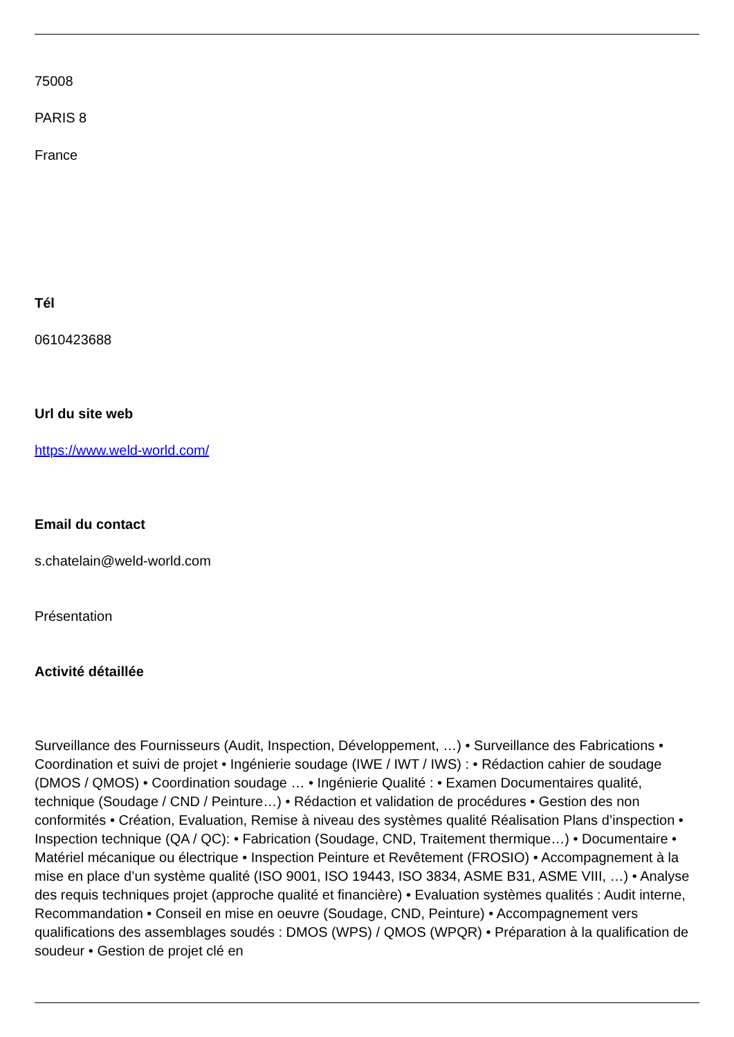75008
PARIS 8
France
Tél
0610423688
Url du site web
https://www.weld-world.com/
Email du contact
s.chatelain@weld-world.com
Présentation
Activité détaillée
Surveillance des Fournisseurs (Audit, Inspection, Développement, …) • Surveillance des Fabrications • Coordination et suivi de projet • Ingénierie soudage (IWE / IWT / IWS) : • Rédaction cahier de soudage (DMOS / QMOS) • Coordination soudage … • Ingénierie Qualité : • Examen Documentaires qualité, technique (Soudage / CND / Peinture…) • Rédaction et validation de procédures • Gestion des non conformités • Création, Evaluation, Remise à niveau des systèmes qualité Réalisation Plans d’inspection • Inspection technique (QA / QC): • Fabrication (Soudage, CND, Traitement thermique…) • Documentaire • Matériel mécanique ou électrique • Inspection Peinture et Revêtement (FROSIO) • Accompagnement à la mise en place d’un système qualité (ISO 9001, ISO 19443, ISO 3834, ASME B31, ASME VIII, …) • Analyse des requis techniques projet (approche qualité et financière) • Evaluation systèmes qualités : Audit interne, Recommandation • Conseil en mise en oeuvre (Soudage, CND, Peinture) • Accompagnement vers qualifications des assemblages soudés : DMOS (WPS) / QMOS (WPQR) • Préparation à la qualification de soudeur • Gestion de projet clé en